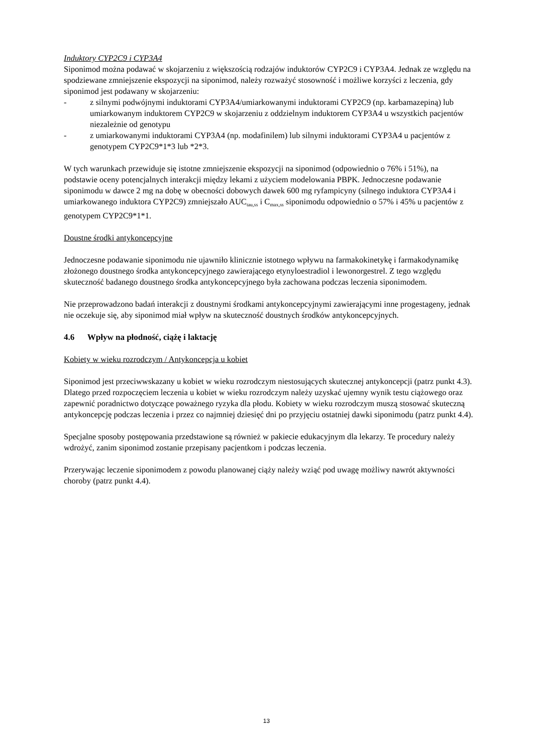Induktory CYP2C9 i CYP3A4
Siponimod można podawać w skojarzeniu z większością rodzajów induktorów CYP2C9 i CYP3A4. Jednak ze względu na spodziewane zmniejszenie ekspozycji na siponimod, należy rozważyć stosowność i możliwe korzyści z leczenia, gdy siponimod jest podawany w skojarzeniu:
- z silnymi podwójnymi induktorami CYP3A4/umiarkowanymi induktorami CYP2C9 (np. karbamazepiną) lub umiarkowanym induktorem CYP2C9 w skojarzeniu z oddzielnym induktorem CYP3A4 u wszystkich pacjentów niezależnie od genotypu
- z umiarkowanymi induktorami CYP3A4 (np. modafinilem) lub silnymi induktorami CYP3A4 u pacjentów z genotypem CYP2C9*1*3 lub *2*3.
W tych warunkach przewiduje się istotne zmniejszenie ekspozycji na siponimod (odpowiednio o 76% i 51%), na podstawie oceny potencjalnych interakcji między lekami z użyciem modelowania PBPK. Jednoczesne podawanie siponimodu w dawce 2 mg na dobę w obecności dobowych dawek 600 mg ryfampicyny (silnego induktora CYP3A4 i umiarkowanego induktora CYP2C9) zmniejszało AUC<sub>tau,ss</sub> i C<sub>max,ss</sub> siponimodu odpowiednio o 57% i 45% u pacjentów z genotypem CYP2C9*1*1.
Doustne środki antykoncepcyjne
Jednoczesne podawanie siponimodu nie ujawniło klinicznie istotnego wpływu na farmakokinetykę i farmakodynamikę złożonego doustnego środka antykoncepcyjnego zawierającego etynyloestradiol i lewonorgestrel. Z tego względu skuteczność badanego doustnego środka antykoncepcyjnego była zachowana podczas leczenia siponimodem.
Nie przeprowadzono badań interakcji z doustnymi środkami antykoncepcyjnymi zawierającymi inne progestageny, jednak nie oczekuje się, aby siponimod miał wpływ na skuteczność doustnych środków antykoncepcyjnych.
4.6 Wpływ na płodność, ciążę i laktację
Kobiety w wieku rozrodczym / Antykoncepcja u kobiet
Siponimod jest przeciwwskazany u kobiet w wieku rozrodczym niestosujących skutecznej antykoncepcji (patrz punkt 4.3). Dlatego przed rozpoczęciem leczenia u kobiet w wieku rozrodczym należy uzyskać ujemny wynik testu ciążowego oraz zapewnić poradnictwo dotyczące poważnego ryzyka dla płodu. Kobiety w wieku rozrodczym muszą stosować skuteczną antykoncepcję podczas leczenia i przez co najmniej dziesięć dni po przyjęciu ostatniej dawki siponimodu (patrz punkt 4.4).
Specjalne sposoby postępowania przedstawione są również w pakiecie edukacyjnym dla lekarzy. Te procedury należy wdrożyć, zanim siponimod zostanie przepisany pacjentkom i podczas leczenia.
Przerywając leczenie siponimodem z powodu planowanej ciąży należy wziąć pod uwagę możliwy nawrót aktywności choroby (patrz punkt 4.4).
13